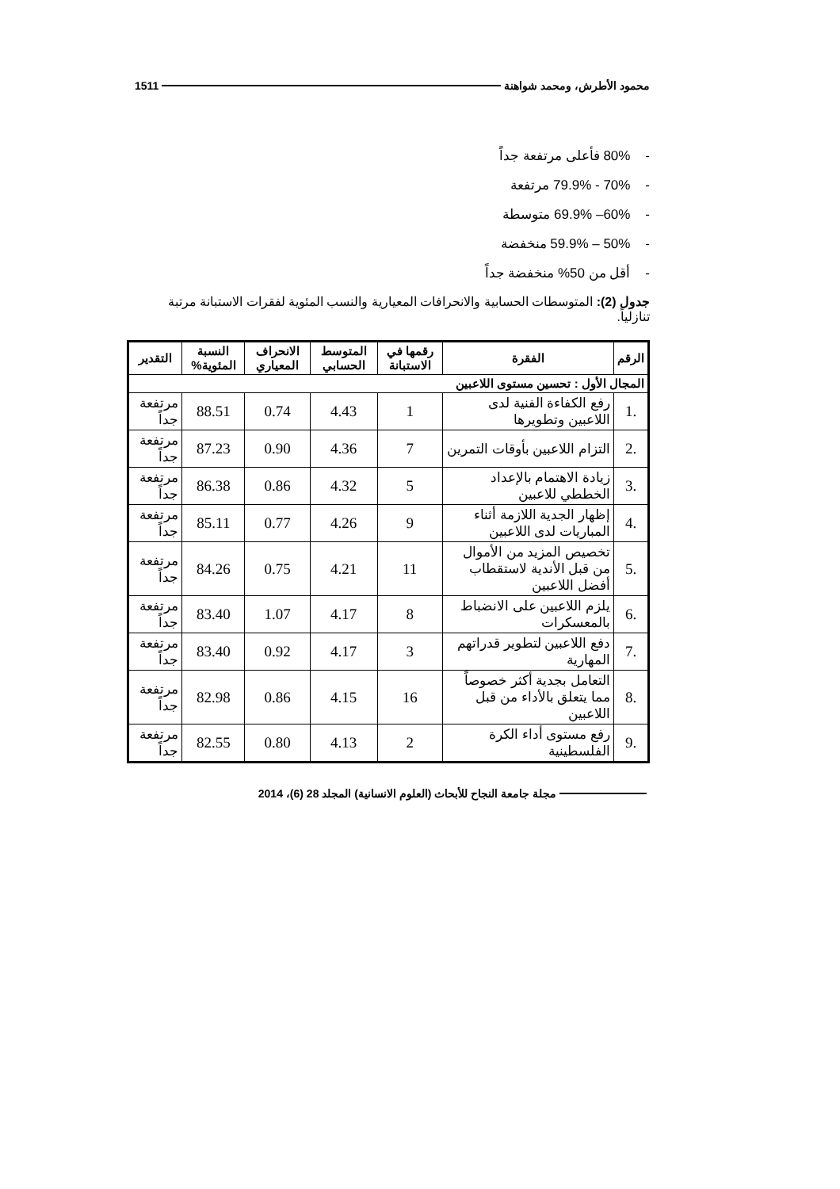محمود الأطرش، ومحمد شواهنة 1511
- 80% فأعلى مرتفعة جداً
- 70% - 79.9% مرتفعة
- 60%– 69.9% متوسطة
- 50% – 59.9% منخفضة
- أقل من 50% منخفضة جداً
جدول (2): المتوسطات الحسابية والانحرافات المعيارية والنسب المئوية لفقرات الاستبانة مرتبة تنازلياً.
| الرقم | الفقرة | رقمها في الاستبانة | المتوسط الحسابي | الانحراف المعياري | النسبة المئوية% | التقدير |
| --- | --- | --- | --- | --- | --- | --- |
| المجال الأول : تحسين مستوى اللاعبين | | | | | | |
| .1 | رفع الكفاءة الفنية لدى اللاعبين وتطويرها | 1 | 4.43 | 0.74 | 88.51 | مرتفعة جداً |
| .2 | التزام اللاعبين بأوقات التمرين | 7 | 4.36 | 0.90 | 87.23 | مرتفعة جداً |
| .3 | زيادة الاهتمام بالإعداد الخططي للاعبين | 5 | 4.32 | 0.86 | 86.38 | مرتفعة جداً |
| .4 | إظهار الجدية اللازمة أثناء المباريات لدى اللاعبين | 9 | 4.26 | 0.77 | 85.11 | مرتفعة جداً |
| .5 | تخصيص المزيد من الأموال من قبل الأندية لاستقطاب أفضل اللاعبين | 11 | 4.21 | 0.75 | 84.26 | مرتفعة جداً |
| .6 | يلزم اللاعبين على الانضباط بالمعسكرات | 8 | 4.17 | 1.07 | 83.40 | مرتفعة جداً |
| .7 | دفع اللاعبين لتطوير قدراتهم المهارية | 3 | 4.17 | 0.92 | 83.40 | مرتفعة جداً |
| .8 | التعامل بجدية أكثر خصوصاً مما يتعلق بالأداء من قبل اللاعبين | 16 | 4.15 | 0.86 | 82.98 | مرتفعة جداً |
| .9 | رفع مستوى أداء الكرة الفلسطينية | 2 | 4.13 | 0.80 | 82.55 | مرتفعة جداً |
مجلة جامعة النجاح للأبحاث (العلوم الانسانية) المجلد 28 (6)، 2014